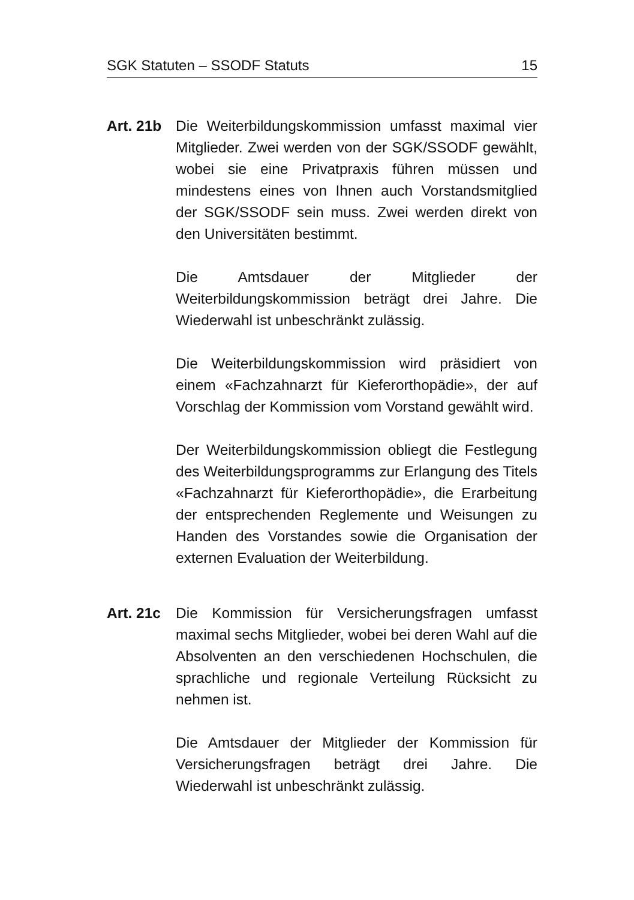SGK Statuten – SSODF Statuts 15
Art. 21b
Die Weiterbildungskommission umfasst maximal vier Mitglieder. Zwei werden von der SGK/SSODF gewählt, wobei sie eine Privatpraxis führen müssen und mindestens eines von Ihnen auch Vorstandsmitglied der SGK/SSODF sein muss. Zwei werden direkt von den Universitäten bestimmt.
Die Amtsdauer der Mitglieder der Weiterbildungskommission beträgt drei Jahre. Die Wiederwahl ist unbeschränkt zulässig.
Die Weiterbildungskommission wird präsidiert von einem «Fachzahnarzt für Kieferorthopädie», der auf Vorschlag der Kommission vom Vorstand gewählt wird.
Der Weiterbildungskommission obliegt die Festlegung des Weiterbildungsprogramms zur Erlangung des Titels «Fachzahnarzt für Kieferorthopädie», die Erarbeitung der entsprechenden Reglemente und Weisungen zu Handen des Vorstandes sowie die Organisation der externen Evaluation der Weiterbildung.
Art. 21c
Die Kommission für Versicherungsfragen umfasst maximal sechs Mitglieder, wobei bei deren Wahl auf die Absolventen an den verschiedenen Hochschulen, die sprachliche und regionale Verteilung Rücksicht zu nehmen ist.
Die Amtsdauer der Mitglieder der Kommission für Versicherungsfragen beträgt drei Jahre. Die Wiederwahl ist unbeschränkt zulässig.